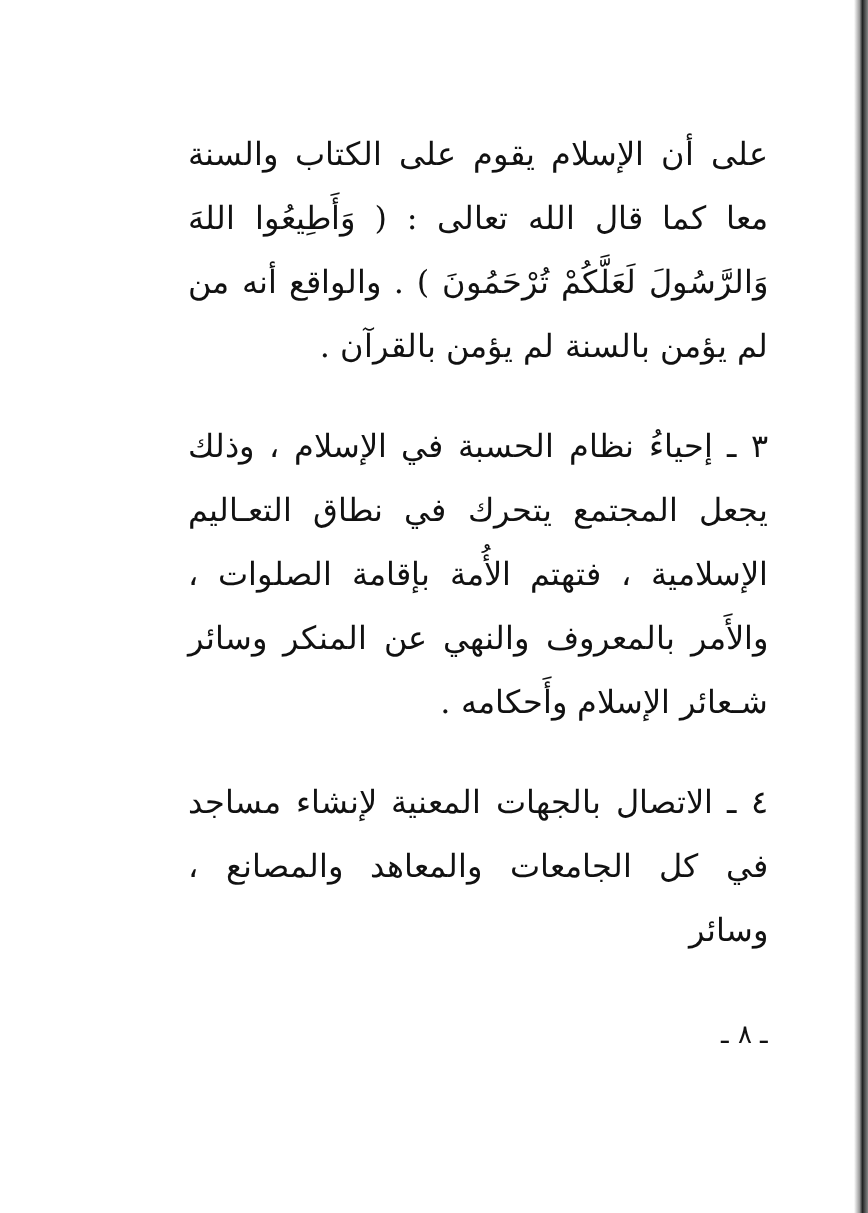على أن الإسلام يقوم على الكتاب والسنة معا كما قال الله تعالى : ( وَأَطِيعُوا اللهَ وَالرَّسُولَ لَعَلَّكُمْ تُرْحَمُونَ ) . والواقع أنه من لم يؤمن بالسنة لم يؤمن بالقرآن .
٣ ـ إحياءُ نظام الحسبة في الإسلام ، وذلك يجعل المجتمع يتحرك في نطاق التعـاليم الإسلامية ، فتهتم الأُمة بإقامة الصلوات ، والأَمر بالمعروف والنهي عن المنكر وسائر شـعائر الإسلام وأَحكامه .
٤ ـ الاتصال بالجهات المعنية لإنشاء مساجد في كل الجامعات والمعاهد والمصانع ، وسائر
ـ ٨ ـ